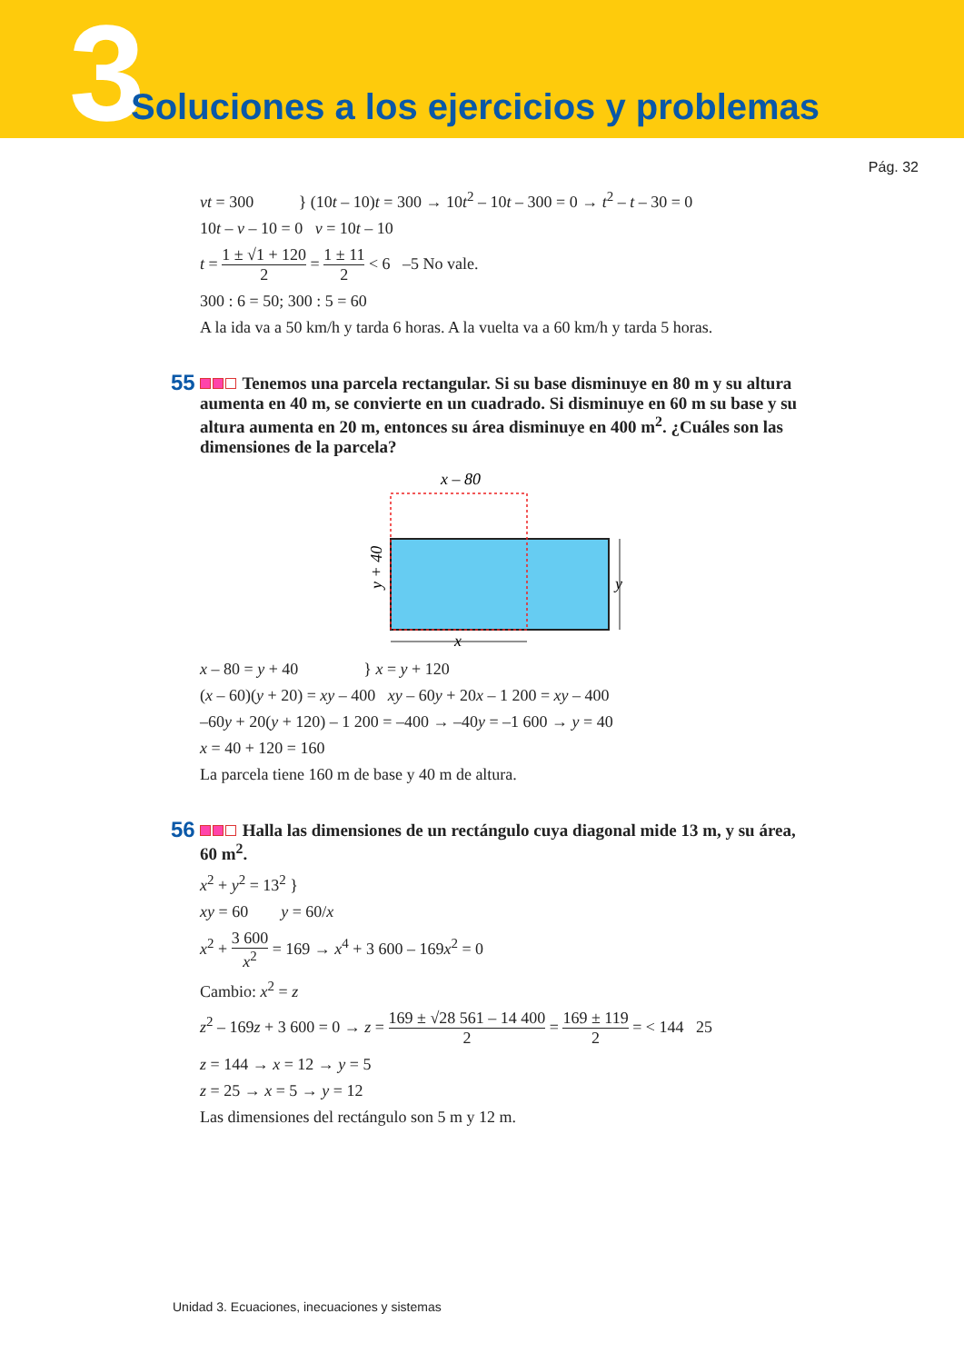3
Soluciones a los ejercicios y problemas
Pág. 32
vt = 300 } (10t – 10)t = 300 → 10t<sup>2</sup> – 10t – 300 = 0 → t<sup>2</sup> – t – 30 = 0
10t – v – 10 = 0 v = 10t – 10
t = 1 ± √1 + 120 2 = 1 ± 11 2 < 6 –5 No vale.
300 : 6 = 50; 300 : 5 = 60
A la ida va a 50 km/h y tarda 6 horas. A la vuelta va a 60 km/h y tarda 5 horas.
55 Tenemos una parcela rectangular. Si su base disminuye en 80 m y su altura aumenta en 40 m, se convierte en un cuadrado. Si disminuye en 60 m su base y su altura aumenta en 20 m, entonces su área disminuye en 400 m<sup>2</sup>. ¿Cuáles son las dimensiones de la parcela?
x – 80
y + 40
y
x
x – 80 = y + 40 } x = y + 120
(x – 60)(y + 20) = xy – 400 xy – 60y + 20x – 1 200 = xy – 400
–60y + 20(y + 120) – 1 200 = –400 → –40y = –1 600 → y = 40
x = 40 + 120 = 160
La parcela tiene 160 m de base y 40 m de altura.
56 Halla las dimensiones de un rectángulo cuya diagonal mide 13 m, y su área, 60 m<sup>2</sup>.
x<sup>2</sup> + y<sup>2</sup> = 13<sup>2</sup> }
xy = 60 y = 60/x
x<sup>2</sup> + 3 600 x<sup>2</sup> = 169 → x<sup>4</sup> + 3 600 – 169x<sup>2</sup> = 0
Cambio: x<sup>2</sup> = z
z<sup>2</sup> – 169z + 3 600 = 0 → z = 169 ± √28 561 – 14 400 2 = 169 ± 119 2 = < 144 25
z = 144 → x = 12 → y = 5
z = 25 → x = 5 → y = 12
Las dimensiones del rectángulo son 5 m y 12 m.
Unidad 3. Ecuaciones, inecuaciones y sistemas